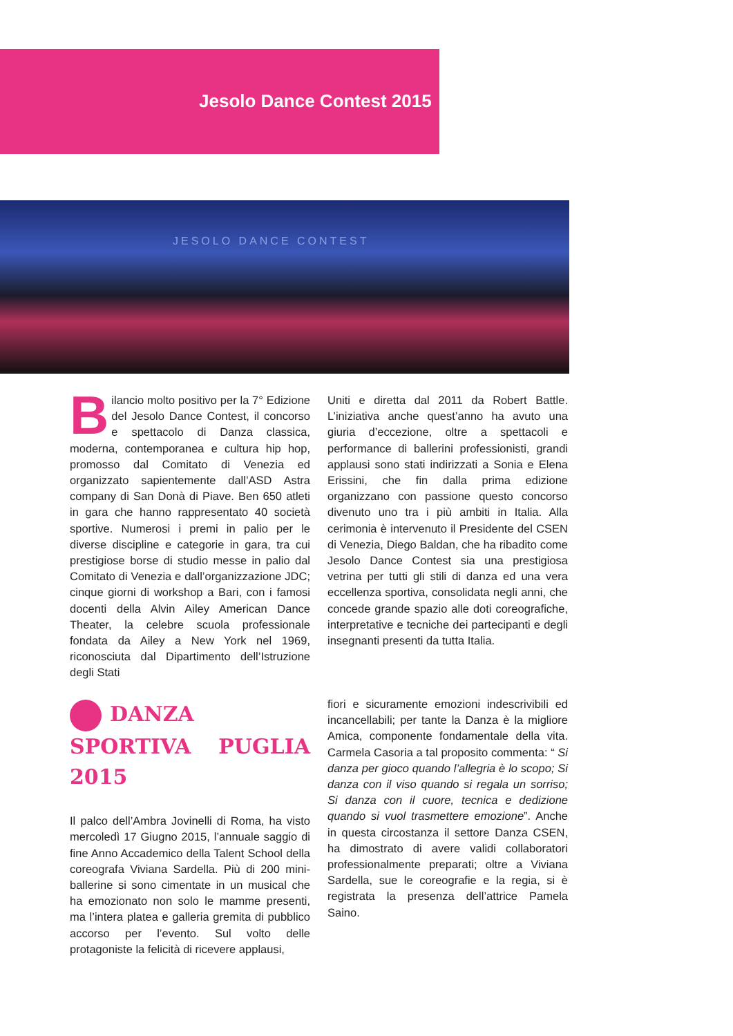Jesolo Dance Contest 2015
JESOLO DANCE CONTEST
Bilancio molto positivo per la 7° Edizione del Jesolo Dance Contest, il concorso e spettacolo di Danza classica, moderna, contemporanea e cultura hip hop, promosso dal Comitato di Venezia ed organizzato sapientemente dall’ASD Astra company di San Donà di Piave. Ben 650 atleti in gara che hanno rappresentato 40 società sportive. Numerosi i premi in palio per le diverse discipline e categorie in gara, tra cui prestigiose borse di studio messe in palio dal Comitato di Venezia e dall’organizzazione JDC; cinque giorni di workshop a Bari, con i famosi docenti della Alvin Ailey American Dance Theater, la celebre scuola professionale fondata da Ailey a New York nel 1969, riconosciuta dal Dipartimento dell’Istruzione degli Stati
Uniti e diretta dal 2011 da Robert Battle. L’iniziativa anche quest’anno ha avuto una giuria d’eccezione, oltre a spettacoli e performance di ballerini professionisti, grandi applausi sono stati indirizzati a Sonia e Elena Erissini, che fin dalla prima edizione organizzano con passione questo concorso divenuto uno tra i più ambiti in Italia. Alla cerimonia è intervenuto il Presidente del CSEN di Venezia, Diego Baldan, che ha ribadito come Jesolo Dance Contest sia una prestigiosa vetrina per tutti gli stili di danza ed una vera eccellenza sportiva, consolidata negli anni, che concede grande spazio alle doti coreografiche, interpretative e tecniche dei partecipanti e degli insegnanti presenti da tutta Italia.
DANZA SPORTIVA PUGLIA 2015
Il palco dell’Ambra Jovinelli di Roma, ha visto mercoledì 17 Giugno 2015, l’annuale saggio di fine Anno Accademico della Talent School della coreografa Viviana Sardella. Più di 200 mini-ballerine si sono cimentate in un musical che ha emozionato non solo le mamme presenti, ma l’intera platea e galleria gremita di pubblico accorso per l’evento. Sul volto delle protagoniste la felicità di ricevere applausi,
fiori e sicuramente emozioni indescrivibili ed incancellabili; per tante la Danza è la migliore Amica, componente fondamentale della vita. Carmela Casoria a tal proposito commenta: “ Si danza per gioco quando l’allegria è lo scopo; Si danza con il viso quando si regala un sorriso; Si danza con il cuore, tecnica e dedizione quando si vuol trasmettere emozione”. Anche in questa circostanza il settore Danza CSEN, ha dimostrato di avere validi collaboratori professionalmente preparati; oltre a Viviana Sardella, sue le coreografie e la regia, si è registrata la presenza dell’attrice Pamela Saino.